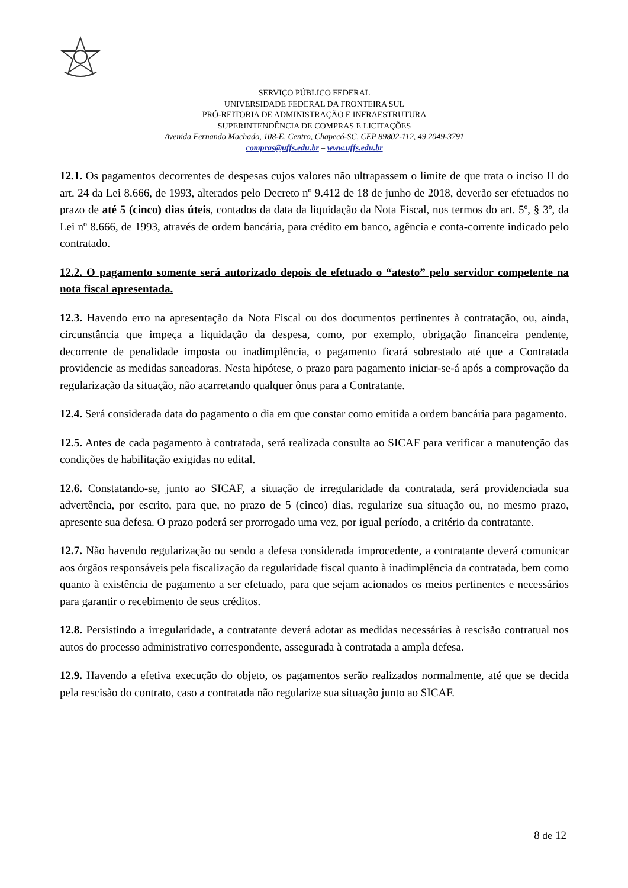SERVIÇO PÚBLICO FEDERAL
UNIVERSIDADE FEDERAL DA FRONTEIRA SUL
PRÓ-REITORIA DE ADMINISTRAÇÃO E INFRAESTRUTURA
SUPERINTENDÊNCIA DE COMPRAS E LICITAÇÕES
Avenida Fernando Machado, 108-E, Centro, Chapecó-SC, CEP 89802-112, 49 2049-3791
compras@uffs.edu.br – www.uffs.edu.br
12.1. Os pagamentos decorrentes de despesas cujos valores não ultrapassem o limite de que trata o inciso II do art. 24 da Lei 8.666, de 1993, alterados pelo Decreto nº 9.412 de 18 de junho de 2018, deverão ser efetuados no prazo de até 5 (cinco) dias úteis, contados da data da liquidação da Nota Fiscal, nos termos do art. 5º, § 3º, da Lei nº 8.666, de 1993, através de ordem bancária, para crédito em banco, agência e conta-corrente indicado pelo contratado.
12.2. O pagamento somente será autorizado depois de efetuado o “atesto” pelo servidor competente na nota fiscal apresentada.
12.3. Havendo erro na apresentação da Nota Fiscal ou dos documentos pertinentes à contratação, ou, ainda, circunstância que impeça a liquidação da despesa, como, por exemplo, obrigação financeira pendente, decorrente de penalidade imposta ou inadimplência, o pagamento ficará sobrestado até que a Contratada providencie as medidas saneadoras. Nesta hipótese, o prazo para pagamento iniciar-se-á após a comprovação da regularização da situação, não acarretando qualquer ônus para a Contratante.
12.4. Será considerada data do pagamento o dia em que constar como emitida a ordem bancária para pagamento.
12.5. Antes de cada pagamento à contratada, será realizada consulta ao SICAF para verificar a manutenção das condições de habilitação exigidas no edital.
12.6. Constatando-se, junto ao SICAF, a situação de irregularidade da contratada, será providenciada sua advertência, por escrito, para que, no prazo de 5 (cinco) dias, regularize sua situação ou, no mesmo prazo, apresente sua defesa. O prazo poderá ser prorrogado uma vez, por igual período, a critério da contratante.
12.7. Não havendo regularização ou sendo a defesa considerada improcedente, a contratante deverá comunicar aos órgãos responsáveis pela fiscalização da regularidade fiscal quanto à inadimplência da contratada, bem como quanto à existência de pagamento a ser efetuado, para que sejam acionados os meios pertinentes e necessários para garantir o recebimento de seus créditos.
12.8. Persistindo a irregularidade, a contratante deverá adotar as medidas necessárias à rescisão contratual nos autos do processo administrativo correspondente, assegurada à contratada a ampla defesa.
12.9. Havendo a efetiva execução do objeto, os pagamentos serão realizados normalmente, até que se decida pela rescisão do contrato, caso a contratada não regularize sua situação junto ao SICAF.
8 de 12